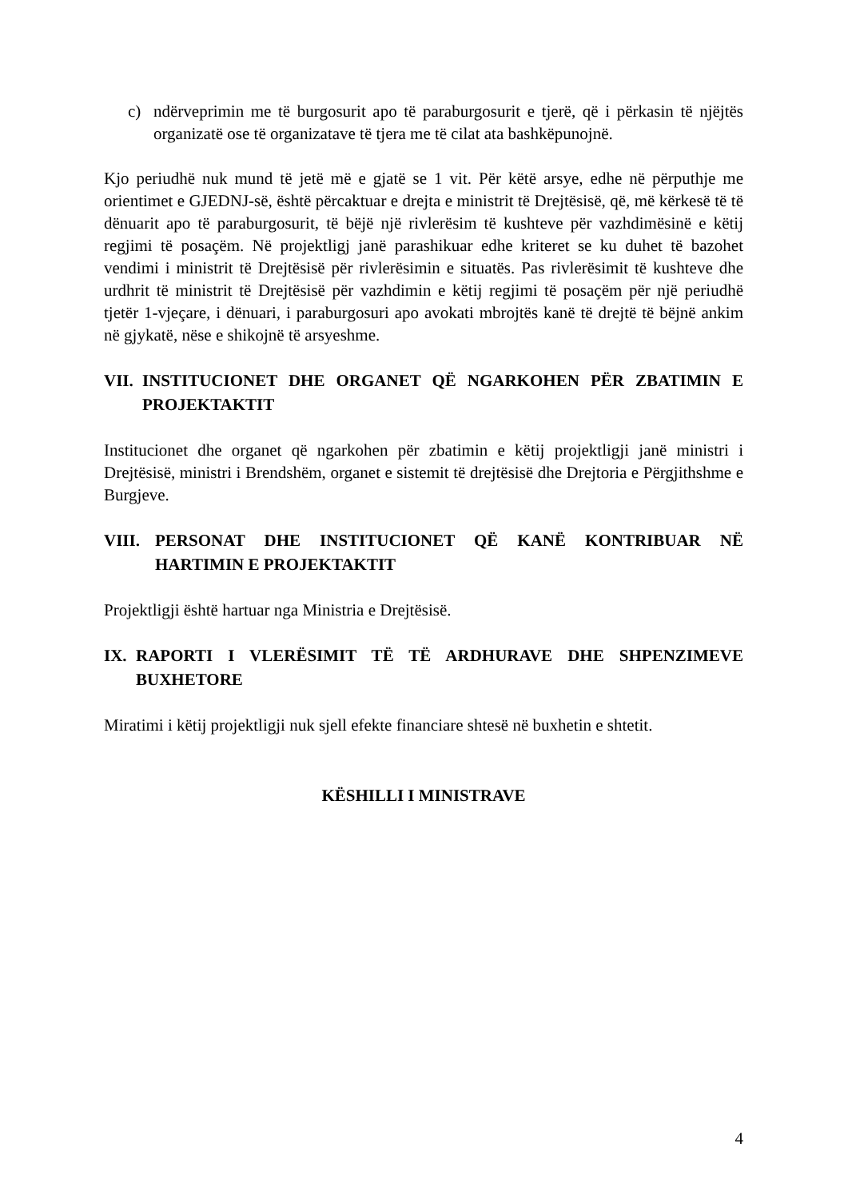c) ndërveprimin me të burgosurit apo të paraburgosurit e tjerë, që i përkasin të njëjtës organizatë ose të organizatave të tjera me të cilat ata bashkëpunojnë.
Kjo periudhë nuk mund të jetë më e gjatë se 1 vit. Për këtë arsye, edhe në përputhje me orientimet e GJEDNJ-së, është përcaktuar e drejta e ministrit të Drejtësisë, që, më kërkesë të të dënuarit apo të paraburgosurit, të bëjë një rivlerësim të kushteve për vazhdimësinë e këtij regjimi të posaçëm. Në projektligj janë parashikuar edhe kriteret se ku duhet të bazohet vendimi i ministrit të Drejtësisë për rivlerësimin e situatës. Pas rivlerësimit të kushteve dhe urdhrit të ministrit të Drejtësisë për vazhdimin e këtij regjimi të posaçëm për një periudhë tjetër 1-vjeçare, i dënuari, i paraburgosuri apo avokati mbrojtës kanë të drejtë të bëjnë ankim në gjykatë, nëse e shikojnë të arsyeshme.
VII. INSTITUCIONET DHE ORGANET QË NGARKOHEN PËR ZBATIMIN E PROJEKTAKTIT
Institucionet dhe organet që ngarkohen për zbatimin e këtij projektligji janë ministri i Drejtësisë, ministri i Brendshëm, organet e sistemit të drejtësisë dhe Drejtoria e Përgjithshme e Burgjeve.
VIII. PERSONAT DHE INSTITUCIONET QË KANË KONTRIBUAR NË HARTIMIN E PROJEKTAKTIT
Projektligji është hartuar nga Ministria e Drejtësisë.
IX. RAPORTI I VLERËSIMIT TË TË ARDHURAVE DHE SHPENZIMEVE BUXHETORE
Miratimi i këtij projektligji nuk sjell efekte financiare shtesë në buxhetin e shtetit.
KËSHILLI I MINISTRAVE
4